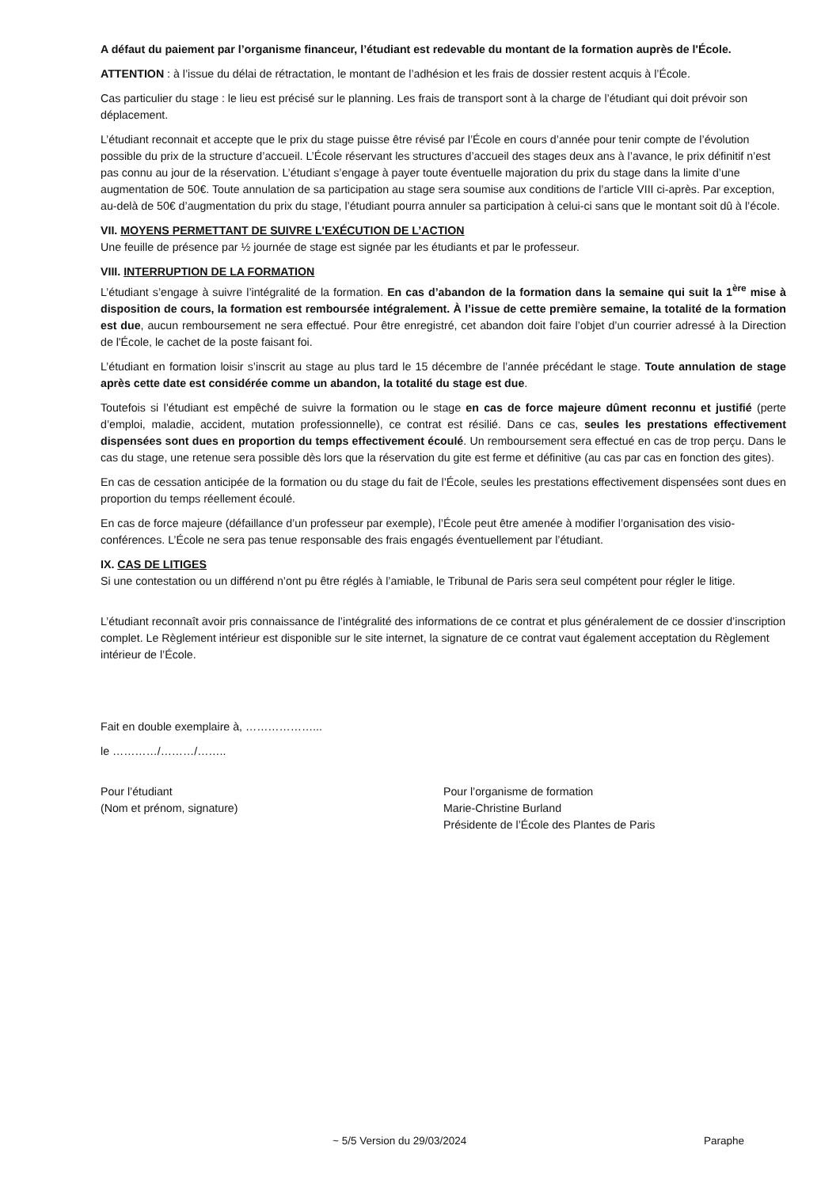A défaut du paiement par l’organisme financeur, l’étudiant est redevable du montant de la formation auprès de l'École.
ATTENTION : à l’issue du délai de rétractation, le montant de l’adhésion et les frais de dossier restent acquis à l’École.
Cas particulier du stage : le lieu est précisé sur le planning. Les frais de transport sont à la charge de l’étudiant qui doit prévoir son déplacement.
L’étudiant reconnait et accepte que le prix du stage puisse être révisé par l’École en cours d’année pour tenir compte de l’évolution possible du prix de la structure d’accueil. L’École réservant les structures d’accueil des stages deux ans à l’avance, le prix définitif n’est pas connu au jour de la réservation. L’étudiant s’engage à payer toute éventuelle majoration du prix du stage dans la limite d’une augmentation de 50€. Toute annulation de sa participation au stage sera soumise aux conditions de l’article VIII ci-après. Par exception, au-delà de 50€ d’augmentation du prix du stage, l’étudiant pourra annuler sa participation à celui-ci sans que le montant soit dû à l’école.
VII. MOYENS PERMETTANT DE SUIVRE L'EXÉCUTION DE L’ACTION
Une feuille de présence par ½ journée de stage est signée par les étudiants et par le professeur.
VIII. INTERRUPTION DE LA FORMATION
L’étudiant s’engage à suivre l’intégralité de la formation. En cas d’abandon de la formation dans la semaine qui suit la 1<sup>ère</sup> mise à disposition de cours, la formation est remboursée intégralement. À l’issue de cette première semaine, la totalité de la formation est due, aucun remboursement ne sera effectué. Pour être enregistré, cet abandon doit faire l’objet d’un courrier adressé à la Direction de l'École, le cachet de la poste faisant foi.
L’étudiant en formation loisir s’inscrit au stage au plus tard le 15 décembre de l’année précédant le stage. Toute annulation de stage après cette date est considérée comme un abandon, la totalité du stage est due.
Toutefois si l’étudiant est empêché de suivre la formation ou le stage en cas de force majeure dûment reconnu et justifié (perte d’emploi, maladie, accident, mutation professionnelle), ce contrat est résilié. Dans ce cas, seules les prestations effectivement dispensées sont dues en proportion du temps effectivement écoulé. Un remboursement sera effectué en cas de trop perçu. Dans le cas du stage, une retenue sera possible dès lors que la réservation du gite est ferme et définitive (au cas par cas en fonction des gites).
En cas de cessation anticipée de la formation ou du stage du fait de l’École, seules les prestations effectivement dispensées sont dues en proportion du temps réellement écoulé.
En cas de force majeure (défaillance d’un professeur par exemple), l’École peut être amenée à modifier l’organisation des visio-conférences. L’École ne sera pas tenue responsable des frais engagés éventuellement par l’étudiant.
IX. CAS DE LITIGES
Si une contestation ou un différend n’ont pu être réglés à l’amiable, le Tribunal de Paris sera seul compétent pour régler le litige.
L’étudiant reconnaît avoir pris connaissance de l’intégralité des informations de ce contrat et plus généralement de ce dossier d’inscription complet. Le Règlement intérieur est disponible sur le site internet, la signature de ce contrat vaut également acceptation du Règlement intérieur de l’École.
Fait en double exemplaire à, ………………...
le …………/………/……..
Pour l’étudiant
(Nom et prénom, signature)
Pour l’organisme de formation
Marie-Christine Burland
Présidente de l’École des Plantes de Paris
~ 5/5 Version du 29/03/2024 Paraphe